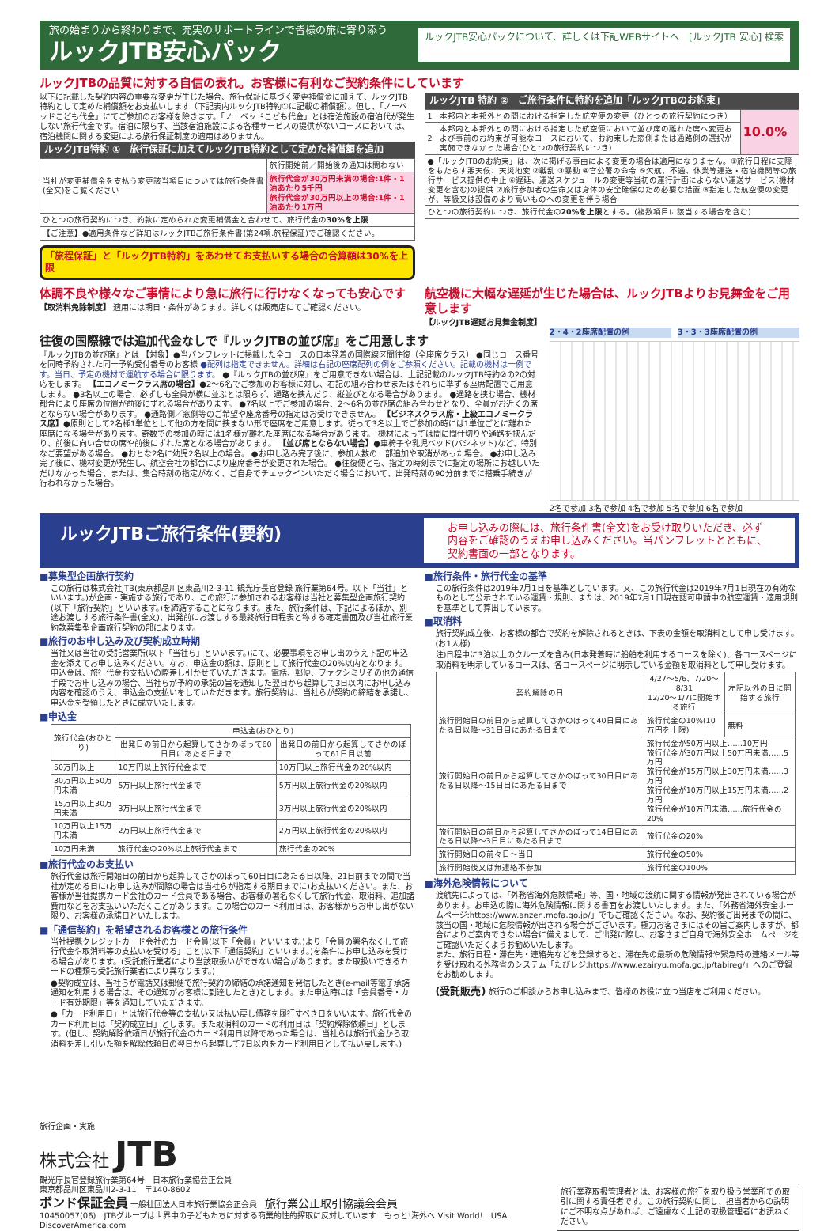旅の始まりから終わりまで、充実のサポートラインで皆様の旅に寄り添う
ルックJTB安心パック
ルックJTB安心パックについて、詳しくは下記WEBサイトへ　[ルックJTB 安心] 検索
ルックJTBの品質に対する自信の表れ。お客様に有利なご契約条件にしています
以下に記載した契約内容の重要な変更が生じた場合、旅行保証に基づく変更補償金に加えて、ルックJTB特約として定めた補償額をお支払いします（下記表内ルックJTB特約①に記載の補償額）。但し、「ノーベッドこども代金」にてご参加のお客様を除きます。「ノーベッドこども代金」とは宿泊施設の宿泊代が発生しない旅行代金です。宿泊に限らず、当該宿泊施設による各種サービスの提供がないコースにおいては、宿泊機関に関する変更による旅行保証制度の適用はありません。
ルックJTB特約 ①　旅行保証に加えてルックJTB特約として定めた補償額を追加
| 当社が変更補償金を支払う変更該当項目については旅行条件書(全文)をご覧ください | 旅行開始前／開始後の通知は問わない |
| | 旅行代金が30万円未満の場合:1件・1泊あたり5千円 旅行代金が30万円以上の場合:1件・1泊あたり1万円 |
| ひとつの旅行契約につき、約款に定められた変更補償金と合わせて、旅行代金の 30%を上限 | |
| 【ご注意】●適用条件など詳細はルックJTBご旅行条件書(第24項.旅程保証)でご確認ください。 | |
「旅程保証」と「ルックJTB特約」をあわせてお支払いする場合の合算額は30%を上限
ルックJTB 特約 ②　ご旅行条件に特約を追加「ルックJTBのお約束」
| 1 | 本邦内と本邦外との間における指定した航空便の変更（ひとつの旅行契約につき） | 10.0% |
| 2 | 本邦内と本邦外との間における指定した航空便において並び席の離れた席へ変更および事前のお約束が可能なコースにおいて、お約束した窓側または通路側の選択が実施できなかった場合(ひとつの旅行契約につき) | |
| ●「ルックJTBのお約束」は、次に掲げる事由による変更の場合は適用になりません。①旅行日程に支障をもたらす悪天候、天災地変 ②戦乱 ③暴動 ④官公署の命令 ⑤欠航、不通、休業等運送・宿泊機関等の旅行サービス提供の中止 ⑥遅延、運送スケジュールの変更等当初の運行計画によらない運送サービス(機材変更を含む)の提供 ⑦旅行参加者の生命又は身体の安全確保のため必要な措置 ⑧指定した航空便の変更が、等級又は設備のより高いものへの変更を伴う場合 | | |
| ひとつの旅行契約につき、旅行代金の 20%を上限 とする。(複数項目に該当する場合を含む) | | |
体調不良や様々なご事情により急に旅行に行けなくなっても安心です
【取消料免除制度】 適用には期日・条件があります。詳しくは販売店にてご確認ください。
航空機に大幅な遅延が生じた場合は、ルックJTBよりお見舞金をご用意します
【ルックJTB遅延お見舞金制度】
往復の国際線では追加代金なしで『ルックJTBの並び席』をご用意します
『ルックJTBの並び席』とは 【対象】●当パンフレットに掲載した全コースの日本発着の国際線区間往復（全座席クラス） ●同じコース番号を同時予約された同一予約受付番号のお客様 ●配列は指定できません。詳細は右記の座席配列の例をご参照ください。記載の機材は一例です。当日、予定の機材で運航する場合に限ります。 ●『ルックJTBの並び席』をご用意できない場合は、上記記載のルックJTB特約②の2の対応をします。 【エコノミークラス席の場合】●2～6名でご参加のお客様に対し、右記の組み合わせまたはそれらに準ずる座席配置でご用意します。 ●3名以上の場合、必ずしも全員が横に並ぶとは限らず、通路を挟んだり、縦並びとなる場合があります。 ●通路を挟む場合、機材都合により座席の位置が前後にずれる場合があります。 ●7名以上でご参加の場合、2～6名の並び席の組み合わせとなり、全員がお近くの席とならない場合があります。 ●通路側／窓側等のご希望や座席番号の指定はお受けできません。 【ビジネスクラス席・上級エコノミークラス席】●原則として2名様1単位として他の方を間に挟まない形で座席をご用意します。従って3名以上でご参加の時には1単位ごとに離れた座席になる場合があります。奇数での参加の時には1名様が離れた座席になる場合があります。 機材によっては間に間仕切りや通路を挟んだり、前後に向い合せの席や前後にずれた席となる場合があります。 【並び席とならない場合】●車椅子や乳児ベッド(バシネット)など、特別なご要望がある場合。 ●おとな2名に幼児2名以上の場合。 ●お申し込み完了後に、参加人数の一部追加や取消があった場合。 ●お申し込み完了後に、機材変更が発生し、航空会社の都合により座席番号が変更された場合。 ●往復便とも、指定の時刻までに指定の場所にお越しいただけなかった場合、または、集合時刻の指定がなく、ご自身でチェックインいただく場合において、出発時刻の90分前までに搭乗手続きが行われなかった場合。
2・4・2座席配置の例 3・3・3座席配置の例
2名で参加 3名で参加 4名で参加 5名で参加 6名で参加
ルックJTBご旅行条件(要約)
お申し込みの際には、旅行条件書(全文)をお受け取りいただき、必ず内容をご確認のうえお申し込みください。当パンフレットとともに、契約書面の一部となります。
■募集型企画旅行契約
この旅行は株式会社JTB(東京都品川区東品川2-3-11 観光庁長官登録 旅行業第64号。以下「当社」といいます。)が企画・実施する旅行であり、この旅行に参加されるお客様は当社と募集型企画旅行契約(以下「旅行契約」といいます。)を締結することになります。また、旅行条件は、下記によるほか、別途お渡しする旅行条件書(全文)、出発前にお渡しする最終旅行日程表と称する確定書面及び当社旅行業約款募集型企画旅行契約の部によります。
■旅行のお申し込み及び契約成立時期
当社又は当社の受託営業所(以下「当社ら」といいます。)にて、必要事項をお申し出のうえ下記の申込金を添えてお申し込みください。なお、申込金の額は、原則として旅行代金の20%以内となります。申込金は、旅行代金お支払いの際差し引かせていただきます。電話、郵便、ファクシミリその他の通信手段でお申し込みの場合、当社らが予約の承諾の旨を通知した翌日から起算して3日以内にお申し込み内容を確認のうえ、申込金の支払いをしていただきます。旅行契約は、当社らが契約の締結を承諾し、申込金を受領したときに成立いたします。
■申込金
| 旅行代金(おひとり) | 申込金(おひとり) | |
| --- | --- | --- |
| | 出発日の前日から起算してさかのぼって60日目にあたる日まで | 出発日の前日から起算してさかのぼって61日目以前 |
| 50万円以上 | 10万円以上旅行代金まで | 10万円以上旅行代金の20%以内 |
| 30万円以上50万円未満 | 5万円以上旅行代金まで | 5万円以上旅行代金の20%以内 |
| 15万円以上30万円未満 | 3万円以上旅行代金まで | 3万円以上旅行代金の20%以内 |
| 10万円以上15万円未満 | 2万円以上旅行代金まで | 2万円以上旅行代金の20%以内 |
| 10万円未満 | 旅行代金の20%以上旅行代金まで | 旅行代金の20% |
■旅行代金のお支払い
旅行代金は旅行開始日の前日から起算してさかのぼって60日目にあたる日以降、21日前までの間で当社が定める日に(お申し込みが間際の場合は当社らが指定する期日までに)お支払いください。また、お客様が当社提携カード会社のカード会員である場合、お客様の署名なくして旅行代金、取消料、追加諸費用などをお支払いいただくことがあります。この場合のカード利用日は、お客様からお申し出がない限り、お客様の承諾日といたします。
■「通信契約」を希望されるお客様との旅行条件
当社提携クレジットカード会社のカード会員(以下「会員」といいます。)より「会員の署名なくして旅行代金や取消料等の支払いを受ける」こと(以下「通信契約」といいます。)を条件にお申し込みを受ける場合があります。(受託旅行業者により当該取扱いができない場合があります。また取扱いできるカードの種類も受託旅行業者により異なります。)
●契約成立は、当社らが電話又は郵便で旅行契約の締結の承諾通知を発信したとき(e-mail等電子承諾通知を利用する場合は、その通知がお客様に到達したとき)とします。また申込時には「会員番号・カード有効期限」等を通知していただきます。
●「カード利用日」とは旅行代金等の支払い又は払い戻し債務を履行すべき日をいいます。旅行代金のカード利用日は「契約成立日」とします。また取消料のカードの利用日は「契約解除依頼日」とします。(但し、契約解除依頼日が旅行代金のカード利用日以降であった場合は、当社らは旅行代金から取消料を差し引いた額を解除依頼日の翌日から起算して7日以内をカード利用日として払い戻します。)
■旅行条件・旅行代金の基準
この旅行条件は2019年7月1日を基準としています。又、この旅行代金は2019年7月1日現在の有効なものとして公示されている運賃・規則、または、2019年7月1日現在認可申請中の航空運賃・適用規則を基準として算出しています。
■取消料
旅行契約成立後、お客様の都合で契約を解除されるときは、下表の金額を取消料として申し受けます。(お1人様)
注)日程中に3泊以上のクルーズを含み(日本発着時に船舶を利用するコースを除く)、各コースページに取消料を明示しているコースは、各コースページに明示している金額を取消料として申し受けます。
| 契約解除の日 | 4/27～5/6、7/20～8/31 12/20～1/7に開始する旅行 | 左記以外の日に開始する旅行 |
| --- | --- | --- |
| 旅行開始日の前日から起算してさかのぼって40日目にあたる日以降～31日目にあたる日まで | 旅行代金の10%(10万円を上限) | 無料 |
| 旅行開始日の前日から起算してさかのぼって30日目にあたる日以降～15日目にあたる日まで | 旅行代金が50万円以上……10万円 旅行代金が30万円以上50万円未満……5万円 旅行代金が15万円以上30万円未満……3万円 旅行代金が10万円以上15万円未満……2万円 旅行代金が10万円未満……旅行代金の20% | |
| 旅行開始日の前日から起算してさかのぼって14日目にあたる日以降～3日目にあたる日まで | 旅行代金の20% | |
| 旅行開始日の前々日～当日 | 旅行代金の50% | |
| 旅行開始後又は無連絡不参加 | 旅行代金の100% | |
■海外危険情報について
渡航先によっては、「外務省海外危険情報」等、国・地域の渡航に関する情報が発出されている場合があります。お申込の際に海外危険情報に関する書面をお渡しいたします。また、「外務省海外安全ホームページ:https://www.anzen.mofa.go.jp/」でもご確認ください。なお、契約後ご出発までの間に、該当の国・地域に危険情報が出される場合がございます。極力お客さまにはその旨ご案内しますが、都合によりご案内できない場合に備えまして、ご出発に際し、お客さまご自身で海外安全ホームページをご確認いただくようお勧めいたします。
また、旅行日程・滞在先・連絡先などを登録すると、滞在先の最新の危険情報や緊急時の連絡メール等を受け取れる外務省のシステム「たびレジ:https://www.ezairyu.mofa.go.jp/tabireg/」へのご登録をお勧めします。
(受託販売) 旅行のご相談からお申し込みまで、皆様のお役に立つ当店をご利用ください。
旅行企画・実施
株式会社 JTB
観光庁長官登録旅行業第64号　日本旅行業協会正会員
東京都品川区東品川2-3-11　〒140-8602
ボンド保証会員 一般社団法人日本旅行業協会正会員　旅行業公正取引協議会会員
10450057(06)　JTBグループは世界中の子どもたちに対する商業的性的搾取に反対しています　もっと!海外へ Visit World!　USA DiscoverAmerica.com
旅行業務取扱管理者とは、お客様の旅行を取り扱う営業所での取引に関する責任者です。この旅行契約に関し、担当者からの説明にご不明な点があれば、ご遠慮なく上記の取扱管理者にお訊ねください。